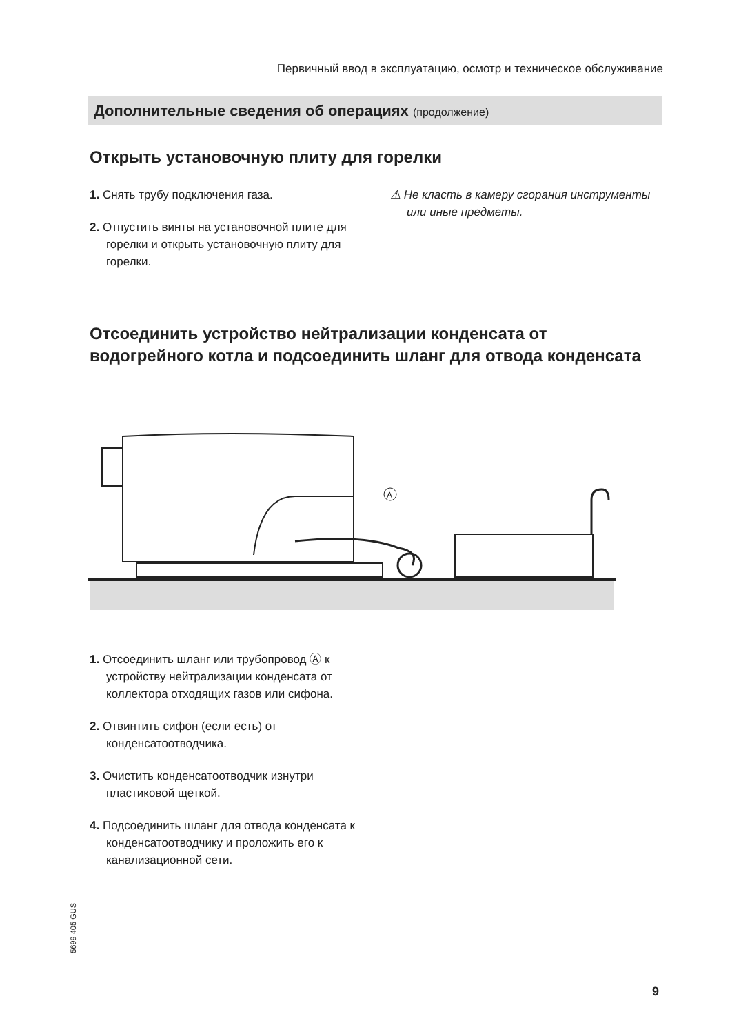Первичный ввод в эксплуатацию, осмотр и техническое обслуживание
Дополнительные сведения об операциях (продолжение)
Открыть установочную плиту для горелки
1. Снять трубу подключения газа.
2. Отпустить винты на установочной плите для горелки и открыть установочную плиту для горелки.
⚠ Не класть в камеру сгорания инструменты или иные предметы.
Отсоединить устройство нейтрализации конденсата от водогрейного котла и подсоединить шланг для отвода конденсата
A
1. Отсоединить шланг или трубопровод Ⓐ к устройству нейтрализации конденсата от коллектора отходящих газов или сифона.
2. Отвинтить сифон (если есть) от конденсатоотводчика.
3. Очистить конденсатоотводчик изнутри пластиковой щеткой.
4. Подсоединить шланг для отвода конденсата к конденсатоотводчику и проложить его к канализационной сети.
5699 405 GUS
9